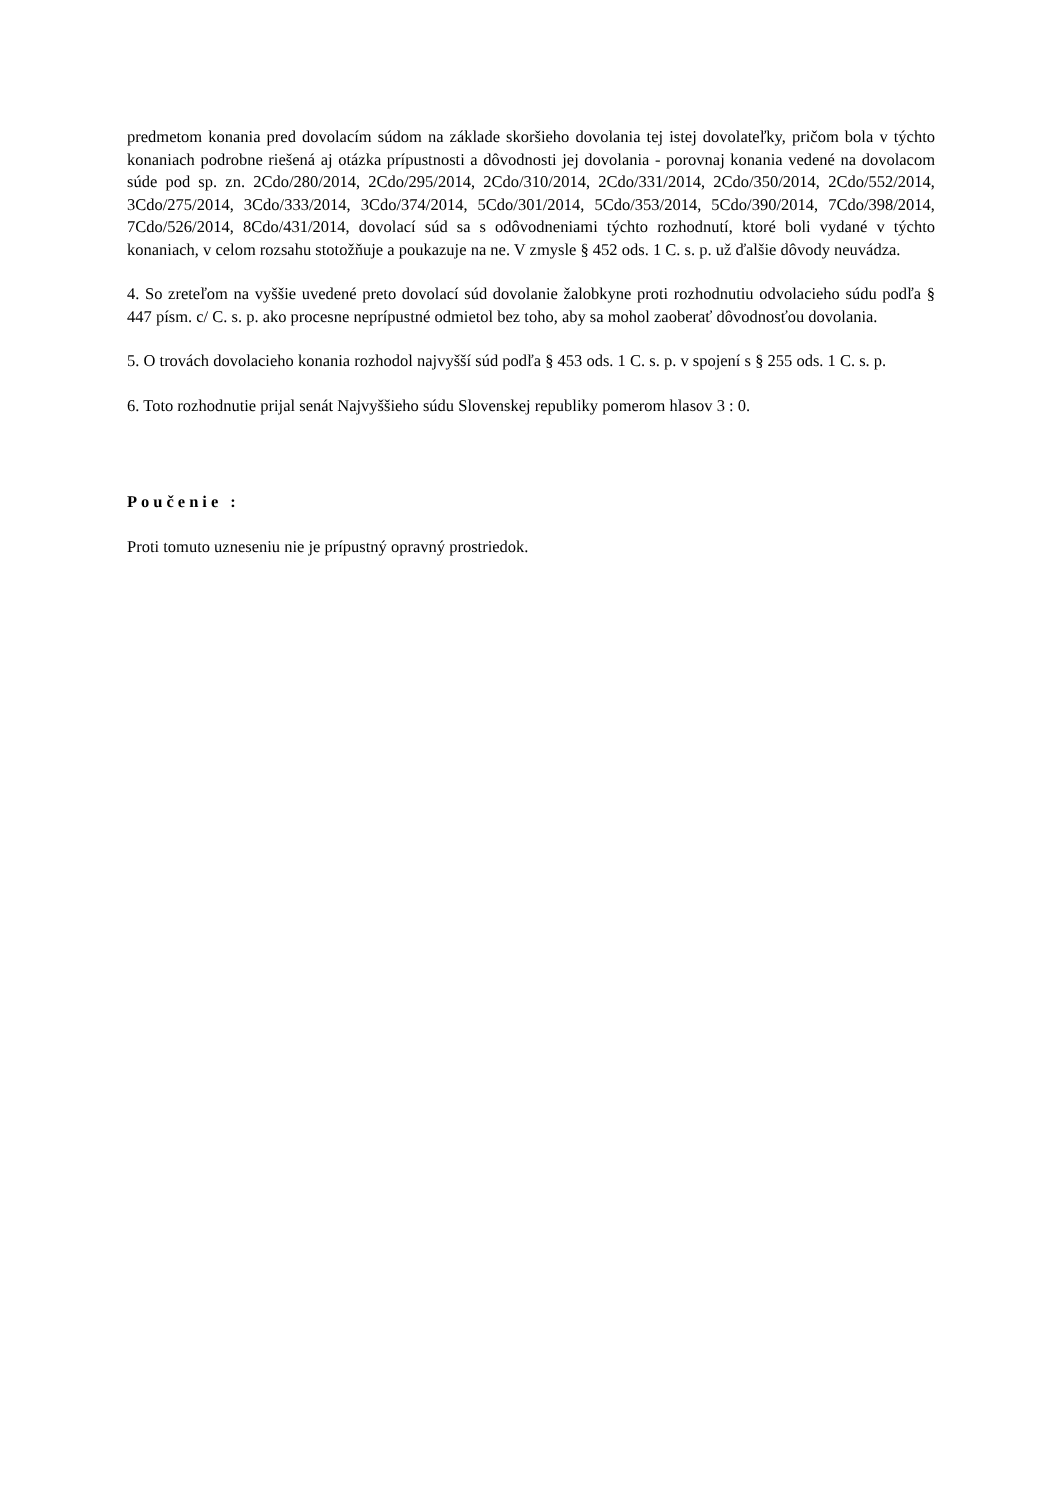predmetom konania pred dovolacím súdom na základe skoršieho dovolania tej istej dovolateľky, pričom bola v týchto konaniach podrobne riešená aj otázka prípustnosti a dôvodnosti jej dovolania - porovnaj konania vedené na dovolacom súde pod sp. zn. 2Cdo/280/2014, 2Cdo/295/2014, 2Cdo/310/2014, 2Cdo/331/2014, 2Cdo/350/2014, 2Cdo/552/2014, 3Cdo/275/2014, 3Cdo/333/2014, 3Cdo/374/2014, 5Cdo/301/2014, 5Cdo/353/2014, 5Cdo/390/2014, 7Cdo/398/2014, 7Cdo/526/2014, 8Cdo/431/2014, dovolací súd sa s odôvodneniami týchto rozhodnutí, ktoré boli vydané v týchto konaniach, v celom rozsahu stotožňuje a poukazuje na ne. V zmysle § 452 ods. 1 C. s. p. už ďalšie dôvody neuvádza.
4. So zreteľom na vyššie uvedené preto dovolací súd dovolanie žalobkyne proti rozhodnutiu odvolacieho súdu podľa § 447 písm. c/ C. s. p. ako procesne neprípustné odmietol bez toho, aby sa mohol zaoberať dôvodnosťou dovolania.
5. O trovách dovolacieho konania rozhodol najvyšší súd podľa § 453 ods. 1 C. s. p. v spojení s § 255 ods. 1 C. s. p.
6. Toto rozhodnutie prijal senát Najvyššieho súdu Slovenskej republiky pomerom hlasov 3 : 0.
Poučenie :
Proti tomuto uzneseniu nie je prípustný opravný prostriedok.